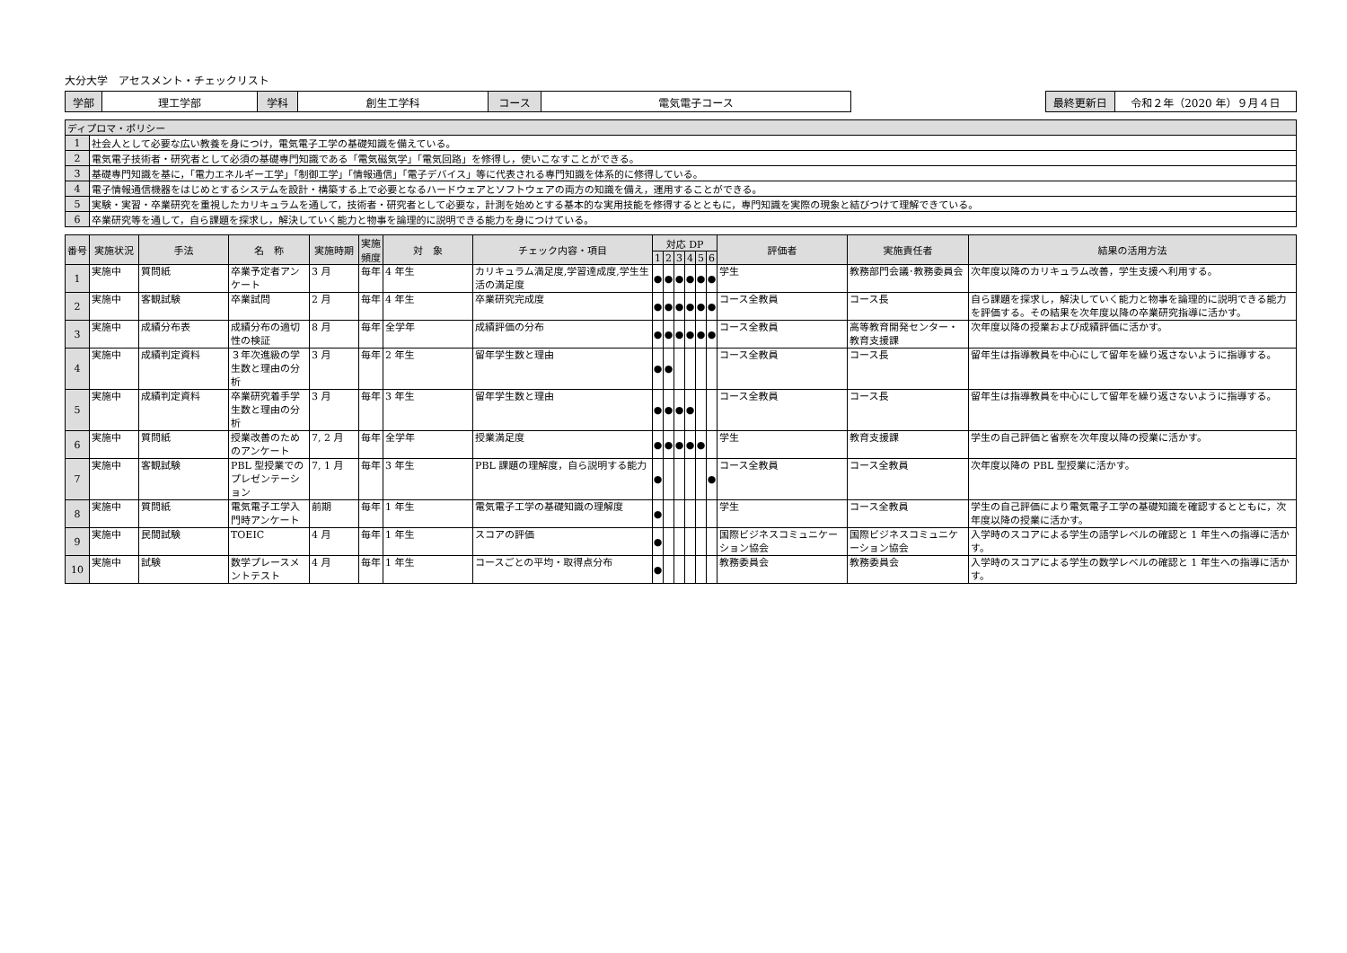大分大学　アセスメント・チェックリスト
| 学部 | 理工学部 | 学科 | 創生工学科 | コース | 電気電子コース |
| 最終更新日 | 令和２年（2020 年）９月４日 |
| ディプロマ・ポリシー | |
| 1 | 社会人として必要な広い教養を身につけ，電気電子工学の基礎知識を備えている。 |
| 2 | 電気電子技術者・研究者として必須の基礎専門知識である「電気磁気学」「電気回路」を修得し，使いこなすことができる。 |
| 3 | 基礎専門知識を基に，「電力エネルギー工学」「制御工学」「情報通信」「電子デバイス」等に代表される専門知識を体系的に修得している。 |
| 4 | 電子情報通信機器をはじめとするシステムを設計・構築する上で必要となるハードウェアとソフトウェアの両方の知識を備え，運用することができる。 |
| 5 | 実験・実習・卒業研究を重視したカリキュラムを通して，技術者・研究者として必要な，計測を始めとする基本的な実用技能を修得するとともに，専門知識を実際の現象と結びつけて理解できている。 |
| 6 | 卒業研究等を通して，自ら課題を探求し，解決していく能力と物事を論理的に説明できる能力を身につけている。 |
| 番号 | 実施状況 | 手法 | 名 称 | 実施時期 | 実施 頻度 | 対 象 | チェック内容・項目 | 対応 DP | | | | | | 評価者 | 実施責任者 | 結果の活用方法 |
| --- | --- | --- | --- | --- | --- | --- | --- | --- | --- | --- | --- | --- | --- | --- | --- | --- |
| | | | | | | | | 1 | 2 | 3 | 4 | 5 | 6 | | | |
| 1 | 実施中 | 質問紙 | 卒業予定者アンケート | 3 月 | 毎年 | 4 年生 | カリキュラム満足度,学習達成度,学生生活の満足度 | ● | ● | ● | ● | ● | ● | 学生 | 教務部門会議･教務委員会 | 次年度以降のカリキュラム改善，学生支援へ利用する。 |
| 2 | 実施中 | 客観試験 | 卒業試問 | 2 月 | 毎年 | 4 年生 | 卒業研究完成度 | ● | ● | ● | ● | ● | ● | コース全教員 | コース長 | 自ら課題を探求し，解決していく能力と物事を論理的に説明できる能力を評価する。その結果を次年度以降の卒業研究指導に活かす。 |
| 3 | 実施中 | 成績分布表 | 成績分布の適切性の検証 | 8 月 | 毎年 | 全学年 | 成績評価の分布 | ● | ● | ● | ● | ● | ● | コース全教員 | 高等教育開発センター・教育支援課 | 次年度以降の授業および成績評価に活かす。 |
| 4 | 実施中 | 成績判定資料 | ３年次進級の学生数と理由の分析 | 3 月 | 毎年 | 2 年生 | 留年学生数と理由 | ● | ● | | | | | コース全教員 | コース長 | 留年生は指導教員を中心にして留年を繰り返さないように指導する。 |
| 5 | 実施中 | 成績判定資料 | 卒業研究着手学生数と理由の分析 | 3 月 | 毎年 | 3 年生 | 留年学生数と理由 | ● | ● | ● | ● | | | コース全教員 | コース長 | 留年生は指導教員を中心にして留年を繰り返さないように指導する。 |
| 6 | 実施中 | 質問紙 | 授業改善のためのアンケート | 7, 2 月 | 毎年 | 全学年 | 授業満足度 | ● | ● | ● | ● | ● | | 学生 | 教育支援課 | 学生の自己評価と省察を次年度以降の授業に活かす。 |
| 7 | 実施中 | 客観試験 | PBL 型授業でのプレゼンテーション | 7, 1 月 | 毎年 | 3 年生 | PBL 課題の理解度，自ら説明する能力 | ● | | | | | ● | コース全教員 | コース全教員 | 次年度以降の PBL 型授業に活かす。 |
| 8 | 実施中 | 質問紙 | 電気電子工学入門時アンケート | 前期 | 毎年 | 1 年生 | 電気電子工学の基礎知識の理解度 | ● | | | | | | 学生 | コース全教員 | 学生の自己評価により電気電子工学の基礎知識を確認するとともに，次年度以降の授業に活かす。 |
| 9 | 実施中 | 民間試験 | TOEIC | 4 月 | 毎年 | 1 年生 | スコアの評価 | ● | | | | | | 国際ビジネスコミュニケーション協会 | 国際ビジネスコミュニケーション協会 | 入学時のスコアによる学生の語学レベルの確認と 1 年生への指導に活かす。 |
| 10 | 実施中 | 試験 | 数学プレースメントテスト | 4 月 | 毎年 | 1 年生 | コースごとの平均・取得点分布 | ● | | | | | | 教務委員会 | 教務委員会 | 入学時のスコアによる学生の数学レベルの確認と 1 年生への指導に活かす。 |